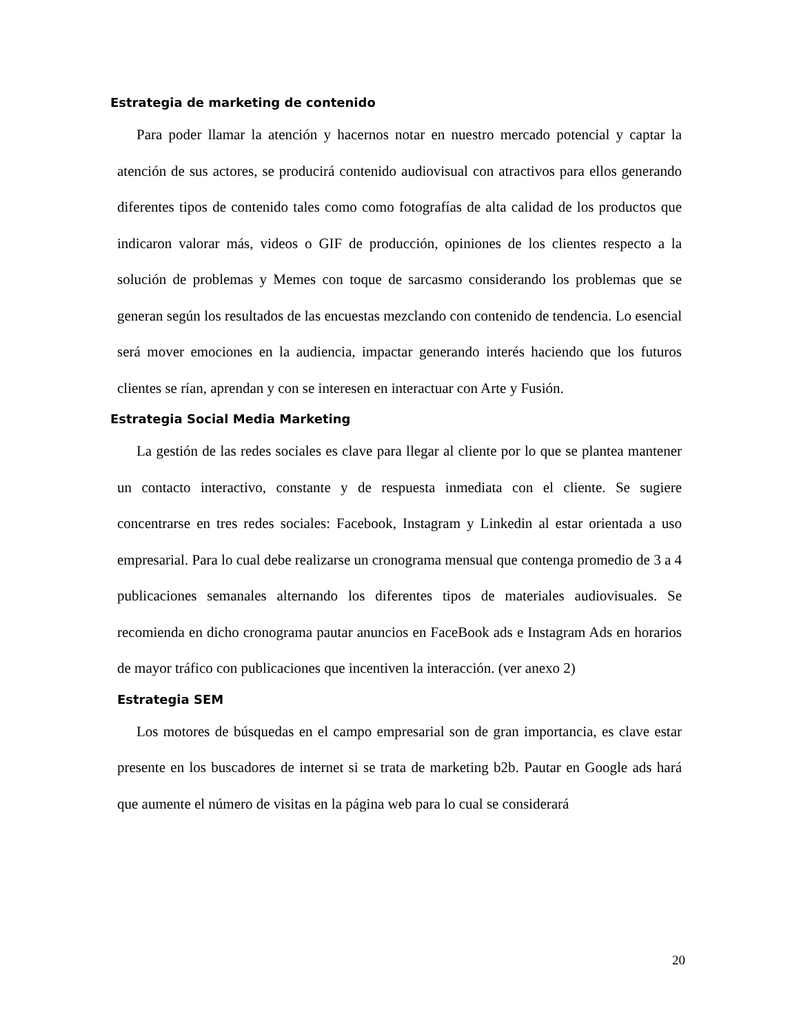Estrategia de marketing de contenido
Para poder llamar la atención y hacernos notar en nuestro mercado potencial y captar la atención de sus actores, se producirá contenido audiovisual con atractivos para ellos generando diferentes tipos de contenido tales como como fotografías de alta calidad de los productos que indicaron valorar más, videos o GIF de producción, opiniones de los clientes respecto a la solución de problemas y Memes con toque de sarcasmo considerando los problemas que se generan según los resultados de las encuestas mezclando con contenido de tendencia. Lo esencial será mover emociones en la audiencia, impactar generando interés haciendo que los futuros clientes se rían, aprendan y con se interesen en interactuar con Arte y Fusión.
Estrategia Social Media Marketing
La gestión de las redes sociales es clave para llegar al cliente por lo que se plantea mantener un contacto interactivo, constante y de respuesta inmediata con el cliente. Se sugiere concentrarse en tres redes sociales: Facebook, Instagram y Linkedin al estar orientada a uso empresarial. Para lo cual debe realizarse un cronograma mensual que contenga promedio de 3 a 4 publicaciones semanales alternando los diferentes tipos de materiales audiovisuales. Se recomienda en dicho cronograma pautar anuncios en FaceBook ads e Instagram Ads en horarios de mayor tráfico con publicaciones que incentiven la interacción. (ver anexo 2)
Estrategia SEM
Los motores de búsquedas en el campo empresarial son de gran importancia, es clave estar presente en los buscadores de internet si se trata de marketing b2b. Pautar en Google ads hará que aumente el número de visitas en la página web para lo cual se considerará
20